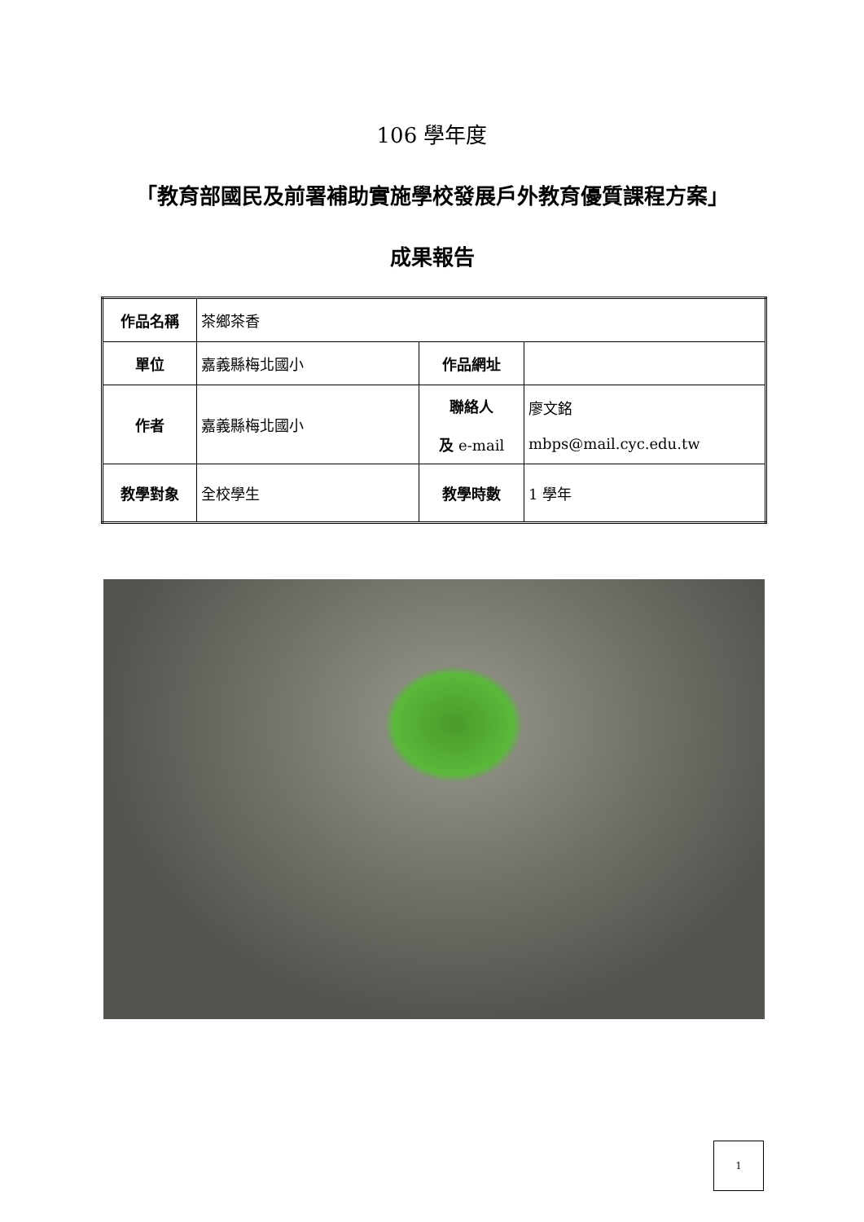106 學年度
「教育部國民及前署補助實施學校發展戶外教育優質課程方案」
成果報告
| 作品名稱 | 茶鄉茶香 | | |
| 單位 | 嘉義縣梅北國小 | 作品網址 | |
| 作者 | 嘉義縣梅北國小 | 聯絡人 及 e-mail | 廖文銘 mbps@mail.cyc.edu.tw |
| 教學對象 | 全校學生 | 教學時數 | 1 學年 |
1